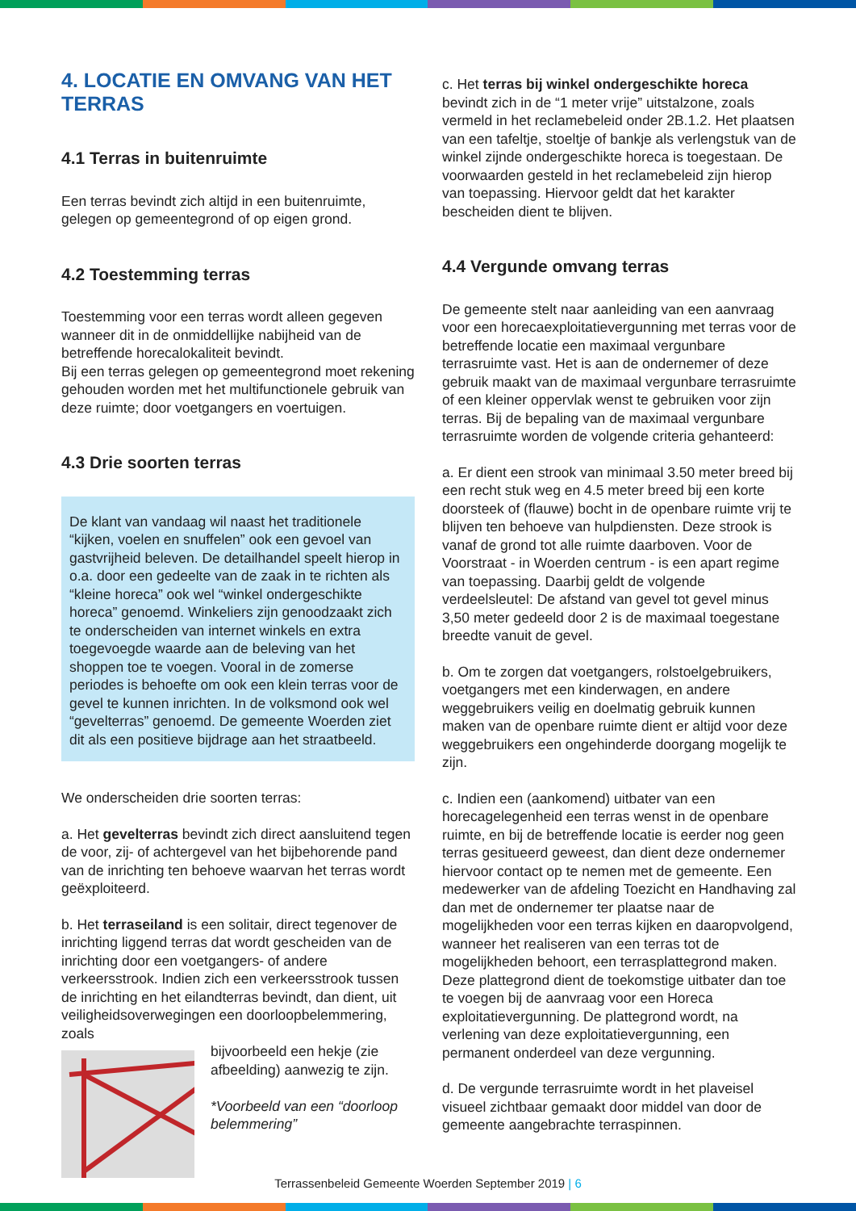4. LOCATIE EN OMVANG VAN HET TERRAS
4.1 Terras in buitenruimte
Een terras bevindt zich altijd in een buitenruimte, gelegen op gemeentegrond of op eigen grond.
4.2 Toestemming terras
Toestemming voor een terras wordt alleen gegeven wanneer dit in de onmiddellijke nabijheid van de betreffende horecalokaliteit bevindt.
Bij een terras gelegen op gemeentegrond moet rekening gehouden worden met het multifunctionele gebruik van deze ruimte; door voetgangers en voertuigen.
4.3 Drie soorten terras
De klant van vandaag wil naast het traditionele “kijken, voelen en snuffelen” ook een gevoel van gastvrijheid beleven. De detailhandel speelt hierop in o.a. door een gedeelte van de zaak in te richten als “kleine horeca” ook wel “winkel ondergeschikte horeca” genoemd. Winkeliers zijn genoodzaakt zich te onderscheiden van internet winkels en extra toegevoegde waarde aan de beleving van het shoppen toe te voegen. Vooral in de zomerse periodes is behoefte om ook een klein terras voor de gevel te kunnen inrichten. In de volksmond ook wel “gevelterras” genoemd. De gemeente Woerden ziet dit als een positieve bijdrage aan het straatbeeld.
We onderscheiden drie soorten terras:
a. Het gevelterras bevindt zich direct aansluitend tegen de voor, zij- of achtergevel van het bijbehorende pand van de inrichting ten behoeve waarvan het terras wordt geëxploiteerd.
b. Het terraseiland is een solitair, direct tegenover de inrichting liggend terras dat wordt gescheiden van de inrichting door een voetgangers- of andere verkeersstrook. Indien zich een verkeersstrook tussen de inrichting en het eilandterras bevindt, dan dient, uit veiligheidsoverwegingen een doorloopbelemmering, zoals
bijvoorbeeld een hekje (zie afbeelding) aanwezig te zijn.
*Voorbeeld van een “doorloop belemmering”
c. Het terras bij winkel ondergeschikte horeca bevindt zich in de “1 meter vrije” uitstalzone, zoals vermeld in het reclamebeleid onder 2B.1.2. Het plaatsen van een tafeltje, stoeltje of bankje als verlengstuk van de winkel zijnde ondergeschikte horeca is toegestaan. De voorwaarden gesteld in het reclamebeleid zijn hierop van toepassing. Hiervoor geldt dat het karakter bescheiden dient te blijven.
4.4 Vergunde omvang terras
De gemeente stelt naar aanleiding van een aanvraag voor een horecaexploitatievergunning met terras voor de betreffende locatie een maximaal vergunbare terrasruimte vast. Het is aan de ondernemer of deze gebruik maakt van de maximaal vergunbare terrasruimte of een kleiner oppervlak wenst te gebruiken voor zijn terras. Bij de bepaling van de maximaal vergunbare terrasruimte worden de volgende criteria gehanteerd:
a. Er dient een strook van minimaal 3.50 meter breed bij een recht stuk weg en 4.5 meter breed bij een korte doorsteek of (flauwe) bocht in de openbare ruimte vrij te blijven ten behoeve van hulpdiensten. Deze strook is vanaf de grond tot alle ruimte daarboven. Voor de Voorstraat - in Woerden centrum - is een apart regime van toepassing. Daarbij geldt de volgende verdeelsleutel: De afstand van gevel tot gevel minus 3,50 meter gedeeld door 2 is de maximaal toegestane breedte vanuit de gevel.
b. Om te zorgen dat voetgangers, rolstoelgebruikers, voetgangers met een kinderwagen, en andere weggebruikers veilig en doelmatig gebruik kunnen maken van de openbare ruimte dient er altijd voor deze weggebruikers een ongehinderde doorgang mogelijk te zijn.
c. Indien een (aankomend) uitbater van een horecagelegenheid een terras wenst in de openbare ruimte, en bij de betreffende locatie is eerder nog geen terras gesitueerd geweest, dan dient deze ondernemer hiervoor contact op te nemen met de gemeente. Een medewerker van de afdeling Toezicht en Handhaving zal dan met de ondernemer ter plaatse naar de mogelijkheden voor een terras kijken en daaropvolgend, wanneer het realiseren van een terras tot de mogelijkheden behoort, een terrasplattegrond maken. Deze plattegrond dient de toekomstige uitbater dan toe te voegen bij de aanvraag voor een Horeca exploitatievergunning. De plattegrond wordt, na verlening van deze exploitatievergunning, een permanent onderdeel van deze vergunning.
d. De vergunde terrasruimte wordt in het plaveisel visueel zichtbaar gemaakt door middel van door de gemeente aangebrachte terraspinnen.
Terrassenbeleid Gemeente Woerden September 2019 | 6